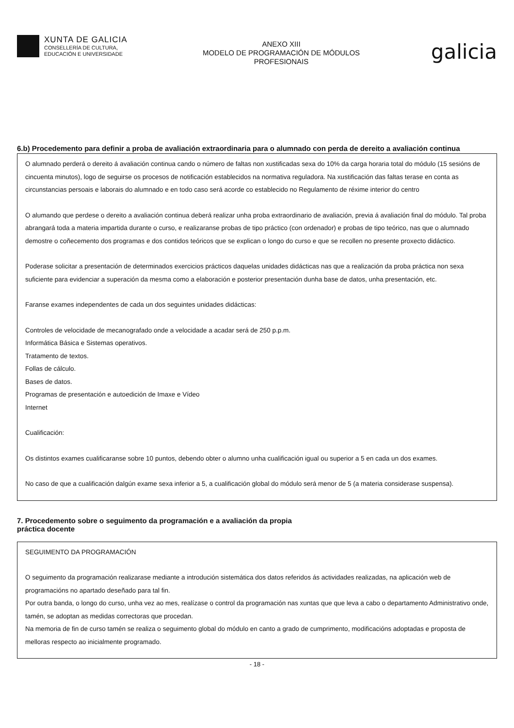XUNTA DE GALICIA
CONSELLERÍA DE CULTURA,
EDUCACIÓN E UNIVERSIDADE
ANEXO XIII
MODELO DE PROGRAMACIÓN DE MÓDULOS
PROFESIONAIS
galicia
6.b) Procedemento para definir a proba de avaliación extraordinaria para o alumnado con perda de dereito a avaliación continua
O alumnado perderá o dereito á avaliación continua cando o número de faltas non xustificadas sexa do 10% da carga horaria total do módulo (15 sesións de cincuenta minutos), logo de seguirse os procesos de notificación establecidos na normativa reguladora. Na xustificación das faltas terase en conta as circunstancias persoais e laborais do alumnado e en todo caso será acorde co establecido no Regulamento de réxime interior do centro
O alumando que perdese o dereito a avaliación continua deberá realizar unha proba extraordinario de avaliación, previa á avaliación final do módulo. Tal proba abrangará toda a materia impartida durante o curso, e realizaranse probas de tipo práctico (con ordenador) e probas de tipo teórico, nas que o alumnado demostre o coñecemento dos programas e dos contidos teóricos que se explican o longo do curso e que se recollen no presente proxecto didáctico.
Poderase solicitar a presentación de determinados exercicios prácticos daquelas unidades didácticas nas que a realización da proba práctica non sexa suficiente para evidenciar a superación da mesma como a elaboración e posterior presentación dunha base de datos, unha presentación, etc.
Faranse exames independentes de cada un dos seguintes unidades didácticas:
Controles de velocidade de mecanografado onde a velocidade a acadar será de 250 p.p.m.
Informática Básica e Sistemas operativos.
Tratamento de textos.
Follas de cálculo.
Bases de datos.
Programas de presentación e autoedición de Imaxe e Vídeo
Internet
Cualificación:
Os distintos exames cualificaranse sobre 10 puntos, debendo obter o alumno unha cualificación igual ou superior a 5 en cada un dos exames.
No caso de que a cualificación dalgún exame sexa inferior a 5, a cualificación global do módulo será menor de 5 (a materia considerase suspensa).
7. Procedemento sobre o seguimento da programación e a avaliación da propia
práctica docente
SEGUIMENTO DA PROGRAMACIÓN
O seguimento da programación realizarase mediante a introdución sistemática dos datos referidos ás actividades realizadas, na aplicación web de programacións no apartado deseñado para tal fin.
Por outra banda, o longo do curso, unha vez ao mes, realízase o control da programación nas xuntas que que leva a cabo o departamento Administrativo onde, tamén, se adoptan as medidas correctoras que procedan.
Na memoria de fin de curso tamén se realiza o seguimento global do módulo en canto a grado de cumprimento, modificacións adoptadas e proposta de melloras respecto ao inicialmente programado.
- 18 -